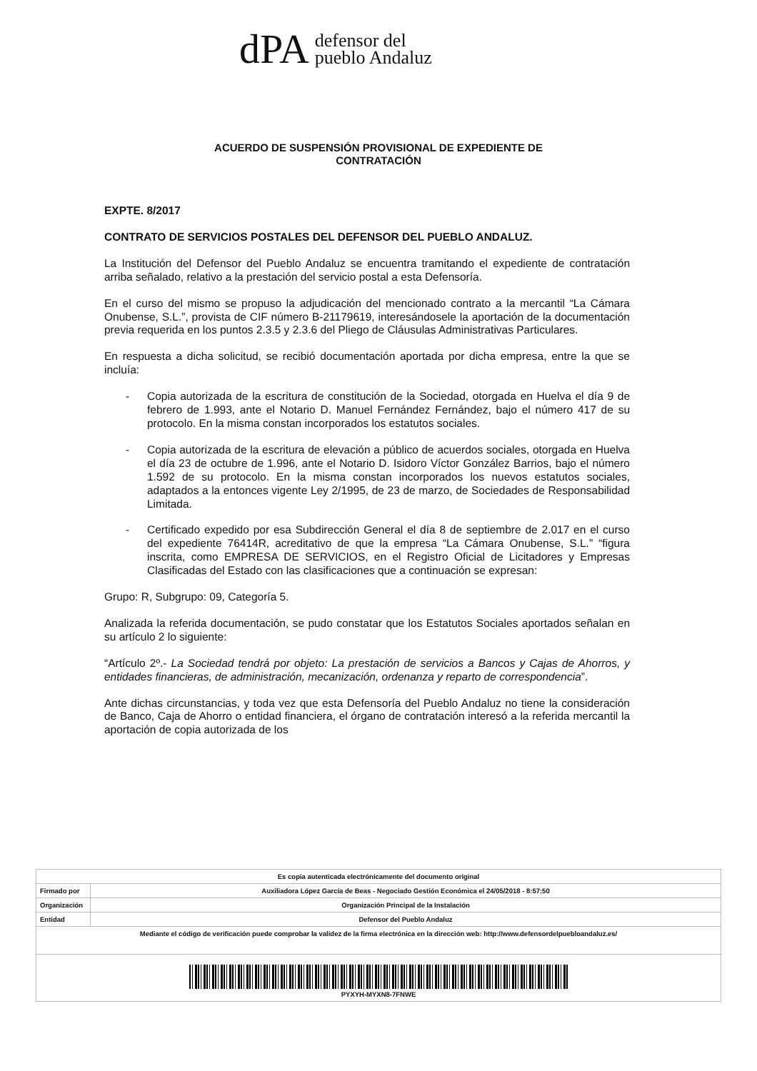dPA defensor del
pueblo Andaluz
ACUERDO DE SUSPENSIÓN PROVISIONAL DE EXPEDIENTE DE
CONTRATACIÓN
EXPTE. 8/2017
CONTRATO DE SERVICIOS POSTALES DEL DEFENSOR DEL PUEBLO ANDALUZ.
La Institución del Defensor del Pueblo Andaluz se encuentra tramitando el expediente de contratación arriba señalado, relativo a la prestación del servicio postal a esta Defensoría.
En el curso del mismo se propuso la adjudicación del mencionado contrato a la mercantil “La Cámara Onubense, S.L.”, provista de CIF número B-21179619, interesándosele la aportación de la documentación previa requerida en los puntos 2.3.5 y 2.3.6 del Pliego de Cláusulas Administrativas Particulares.
En respuesta a dicha solicitud, se recibió documentación aportada por dicha empresa, entre la que se incluía:
- Copia autorizada de la escritura de constitución de la Sociedad, otorgada en Huelva el día 9 de febrero de 1.993, ante el Notario D. Manuel Fernández Fernández, bajo el número 417 de su protocolo. En la misma constan incorporados los estatutos sociales.
- Copia autorizada de la escritura de elevación a público de acuerdos sociales, otorgada en Huelva el día 23 de octubre de 1.996, ante el Notario D. Isidoro Víctor González Barrios, bajo el número 1.592 de su protocolo. En la misma constan incorporados los nuevos estatutos sociales, adaptados a la entonces vigente Ley 2/1995, de 23 de marzo, de Sociedades de Responsabilidad Limitada.
- Certificado expedido por esa Subdirección General el día 8 de septiembre de 2.017 en el curso del expediente 76414R, acreditativo de que la empresa “La Cámara Onubense, S.L.” “figura inscrita, como EMPRESA DE SERVICIOS, en el Registro Oficial de Licitadores y Empresas Clasificadas del Estado con las clasificaciones que a continuación se expresan:
Grupo: R, Subgrupo: 09, Categoría 5.
Analizada la referida documentación, se pudo constatar que los Estatutos Sociales aportados señalan en su artículo 2 lo siguiente:
“Artículo 2º.- La Sociedad tendrá por objeto: La prestación de servicios a Bancos y Cajas de Ahorros, y entidades financieras, de administración, mecanización, ordenanza y reparto de correspondencia”.
Ante dichas circunstancias, y toda vez que esta Defensoría del Pueblo Andaluz no tiene la consideración de Banco, Caja de Ahorro o entidad financiera, el órgano de contratación interesó a la referida mercantil la aportación de copia autorizada de los
| Es copia autenticada electrónicamente del documento original | |
| Firmado por | Auxiliadora López García de Beas - Negociado Gestión Económica el 24/05/2018 - 8:57:50 |
| Organización | Organización Principal de la Instalación |
| Entidad | Defensor del Pueblo Andaluz |
| Mediante el código de verificación puede comprobar la validez de la firma electrónica en la dirección web: http://www.defensordelpuebloandaluz.es/ | |
| PYXYH-MYXN8-7FNWE | |